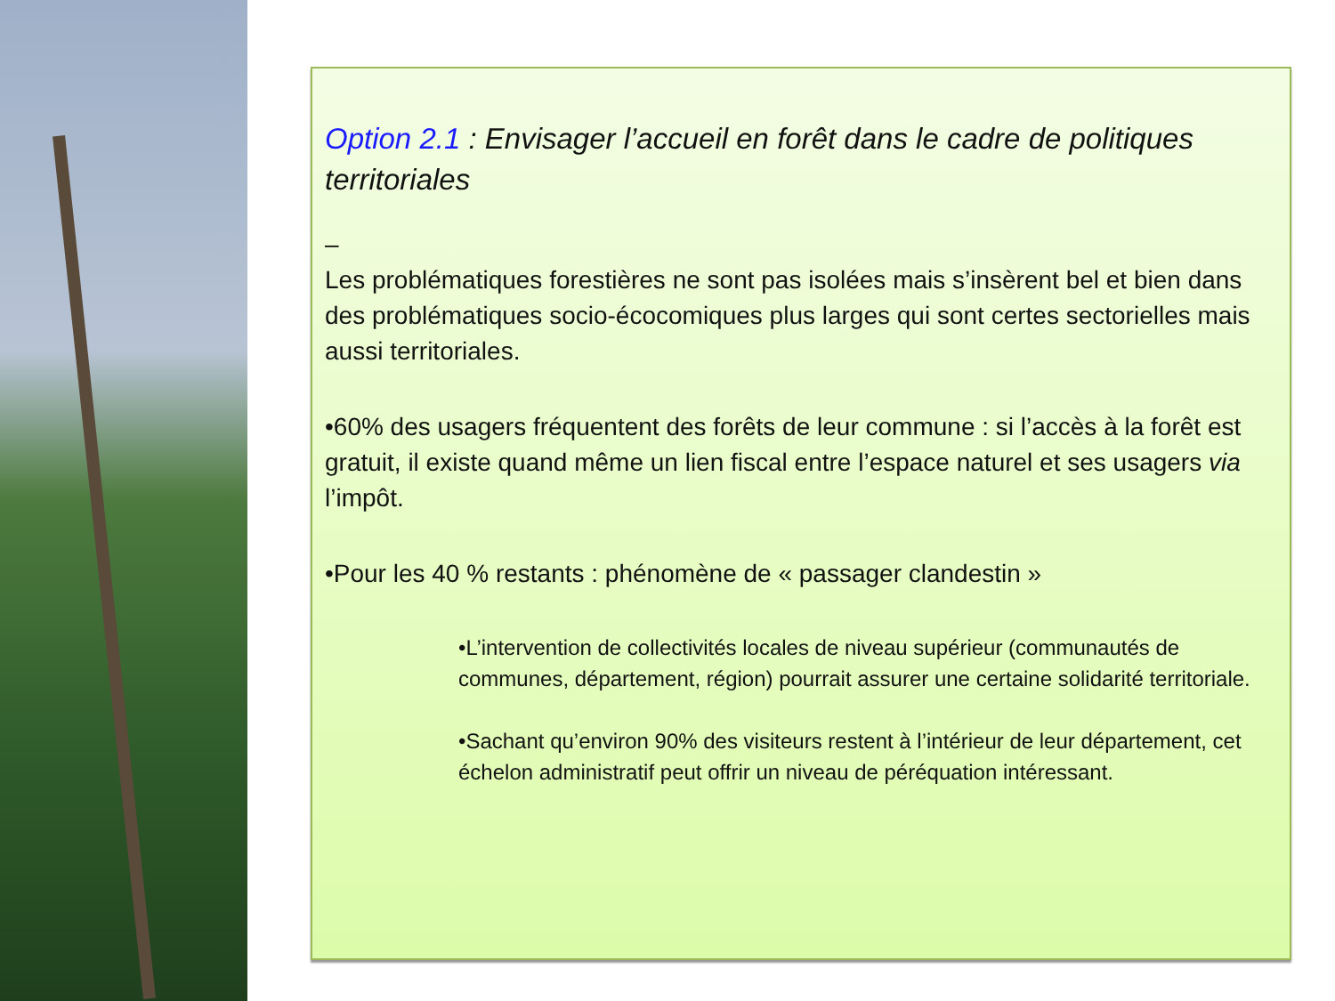Option 2.1 : Envisager l’accueil en forêt dans le cadre de politiques territoriales
–
Les problématiques forestières ne sont pas isolées mais s’insèrent bel et bien dans des problématiques socio-écocomiques plus larges qui sont certes sectorielles mais aussi territoriales.
•60% des usagers fréquentent des forêts de leur commune : si l’accès à la forêt est gratuit, il existe quand même un lien fiscal entre l’espace naturel et ses usagers via l’impôt.
•Pour les 40 % restants : phénomène de « passager clandestin »
•L’intervention de collectivités locales de niveau supérieur (communautés de communes, département, région) pourrait assurer une certaine solidarité territoriale.
•Sachant qu’environ 90% des visiteurs restent à l’intérieur de leur département, cet échelon administratif peut offrir un niveau de péréquation intéressant.